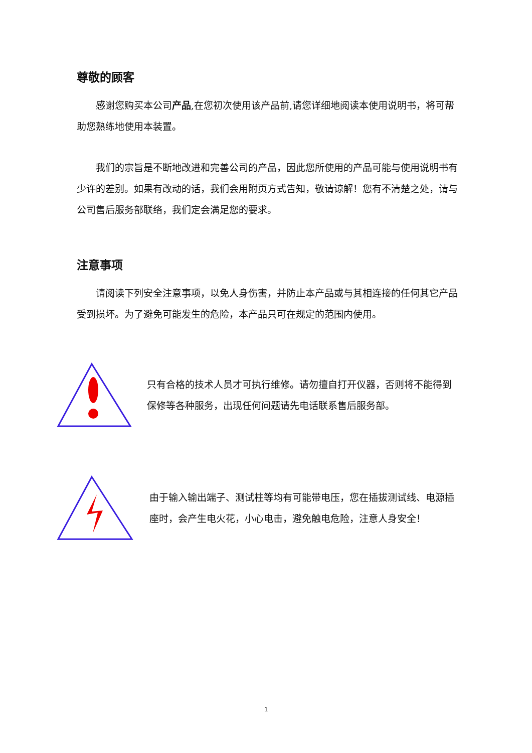尊敬的顾客
感谢您购买本公司产品,在您初次使用该产品前,请您详细地阅读本使用说明书，将可帮助您熟练地使用本装置。
我们的宗旨是不断地改进和完善公司的产品，因此您所使用的产品可能与使用说明书有少许的差别。如果有改动的话，我们会用附页方式告知，敬请谅解！您有不清楚之处，请与公司售后服务部联络，我们定会满足您的要求。
注意事项
请阅读下列安全注意事项，以免人身伤害，并防止本产品或与其相连接的任何其它产品受到损坏。为了避免可能发生的危险，本产品只可在规定的范围内使用。
只有合格的技术人员才可执行维修。请勿擅自打开仪器，否则将不能得到保修等各种服务，出现任何问题请先电话联系售后服务部。
由于输入输出端子、测试柱等均有可能带电压，您在插拔测试线、电源插座时，会产生电火花，小心电击，避免触电危险，注意人身安全！
1